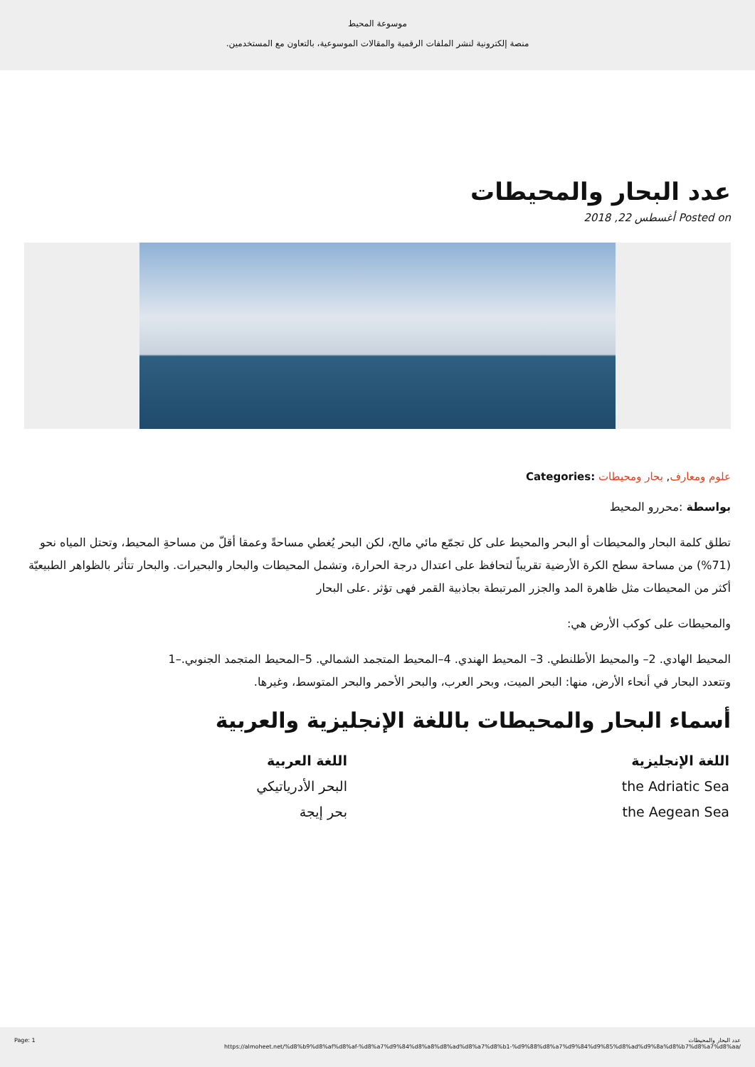موسوعة المحيط
.منصة إلكترونية لنشر الملفات الرقمية والمقالات الموسوعية، بالتعاون مع المستخدمين
عدد البحار والمحيطات
أغسطس 22, 2018 Posted on
Categories: علوم ومعارف, بحار ومحيطات
بواسطة :محررو المحيط
تطلق كلمة البحار والمحيطات أو البحر والمحيط على كل تجمّع مائي مالح، لكن البحر يُغطي مساحةً وعمقا أقلّ من مساحةِ المحيط، وتحتل المياه نحو (71%) من مساحة سطح الكرة الأرضية تقريباً لتحافظ على اعتدال درجة الحرارة، وتشمل المحيطات والبحار والبحيرات. والبحار تتأثر بالظواهر الطبيعيّة أكثر من المحيطات مثل ظاهرة المد والجزر المرتبطة بجاذبية القمر فهى تؤثر .على البحار
:والمحيطات على كوكب الأرض هي
المحيط الهادي. 2– والمحيط الأطلنطي. 3– المحيط الهندي. 4–المحيط المتجمد الشمالي. 5–المحيط المتجمد الجنوبي.–1
.وتتعدد البحار في أنحاء الأرض، منها: البحر الميت، وبحر العرب، والبحر الأحمر والبحر المتوسط، وغيرها
أسماء البحار والمحيطات باللغة الإنجليزية والعربية
| اللغة الإنجليزية | اللغة العربية |
| --- | --- |
| the Adriatic Sea | البحر الأدرياتيكي |
| the Aegean Sea | بحر إيجة |
Page: 1 عدد البحار والمحيطات
https://almoheet.net/%d8%b9%d8%af%d8%af-%d8%a7%d9%84%d8%a8%d8%ad%d8%a7%d8%b1-%d9%88%d8%a7%d9%84%d9%85%d8%ad%d9%8a%d8%b7%d8%a7%d8%aa/